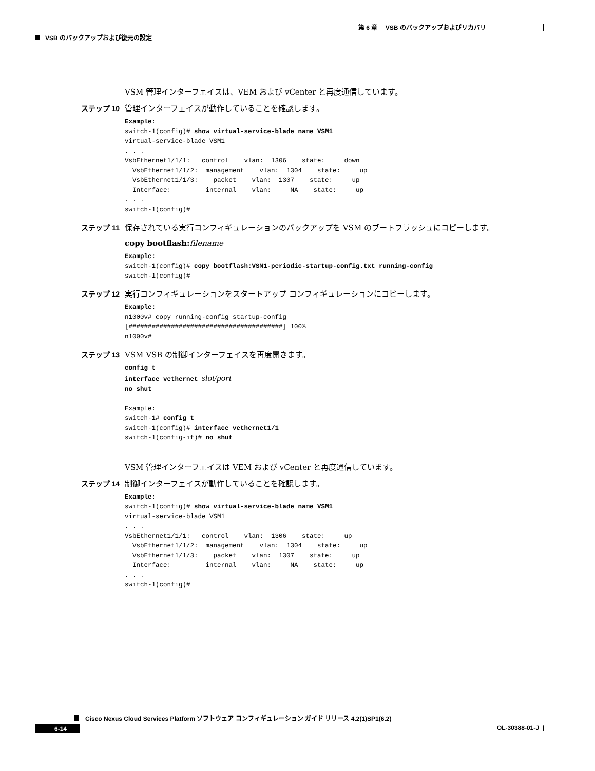第 6 章　 VSB のバックアップおよびリカバリ
VSB のバックアップおよび復元の設定
VSM 管理インターフェイスは、VEM および vCenter と再度通信しています。
ステップ 10 管理インターフェイスが動作していることを確認します。
Example:
switch-1(config)# show virtual-service-blade name VSM1
virtual-service-blade VSM1
. . .
VsbEthernet1/1/1:   control    vlan:  1306    state:     down
  VsbEthernet1/1/2:  management    vlan:  1304    state:     up
  VsbEthernet1/1/3:    packet    vlan:  1307    state:     up
  Interface:         internal    vlan:     NA    state:     up
. . .
switch-1(config)#
ステップ 11 保存されている実行コンフィギュレーションのバックアップを VSM のブートフラッシュにコピーします。
copy bootflash: filename
Example:
switch-1(config)# copy bootflash:VSM1-periodic-startup-config.txt running-config
switch-1(config)#
ステップ 12 実行コンフィギュレーションをスタートアップ コンフィギュレーションにコピーします。
Example:
n1000v# copy running-config startup-config
[########################################] 100%
n1000v#
ステップ 13 VSM VSB の制御インターフェイスを再度開きます。
config t
interface vethernet slot/port
no shut

Example:
switch-1# config t
switch-1(config)# interface vethernet1/1
switch-1(config-if)# no shut
VSM 管理インターフェイスは VEM および vCenter と再度通信しています。
ステップ 14 制御インターフェイスが動作していることを確認します。
Example:
switch-1(config)# show virtual-service-blade name VSM1
virtual-service-blade VSM1
. . .
VsbEthernet1/1/1:   control    vlan:  1306    state:     up
  VsbEthernet1/1/2:  management    vlan:  1304    state:     up
  VsbEthernet1/1/3:    packet    vlan:  1307    state:     up
  Interface:         internal    vlan:     NA    state:     up
. . .
switch-1(config)#
Cisco Nexus Cloud Services Platform ソフトウェア コンフィギュレーション ガイド リリース 4.2(1)SP1(6.2)
6-14 OL-30388-01-J |